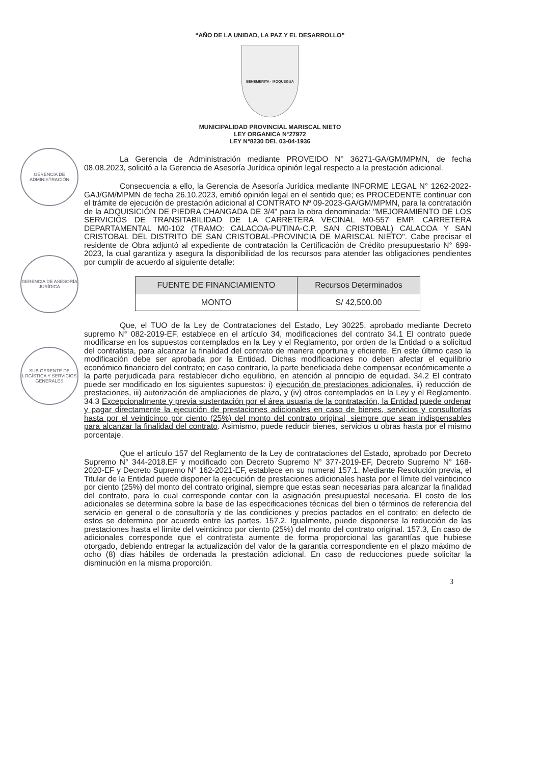GERENCIA DE ADMINISTRACIÓN
GERENCIA DE ASESORÍA JURÍDICA
SUB GERENTE DE LOGÍSTICA Y SERVICIOS GENERALES
“AÑO DE LA UNIDAD, LA PAZ Y EL DESARROLLO”
BENEMERITA · MOQUEGUA
MUNICIPALIDAD PROVINCIAL MARISCAL NIETO
LEY ORGANICA N°27972
LEY N°8230 DEL 03-04-1936
La Gerencia de Administración mediante PROVEIDO N° 36271-GA/GM/MPMN, de fecha 08.08.2023, solicitó a la Gerencia de Asesoría Jurídica opinión legal respecto a la prestación adicional.
Consecuencia a ello, la Gerencia de Asesoría Jurídica mediante INFORME LEGAL N° 1262-2022-GAJ/GM/MPMN de fecha 26.10.2023, emitió opinión legal en el sentido que; es PROCEDENTE continuar con el trámite de ejecución de prestación adicional al CONTRATO Nº 09-2023-GA/GM/MPMN, para la contratación de la ADQUISICIÓN DE PIEDRA CHANGADA DE 3/4" para la obra denominada: "MEJORAMIENTO DE LOS SERVICIOS DE TRANSITABILIDAD DE LA CARRETERA VECINAL M0-557 EMP. CARRETERA DEPARTAMENTAL M0-102 (TRAMO: CALACOA-PUTINA-C.P. SAN CRISTOBAL) CALACOA Y SAN CRISTOBAL DEL DISTRITO DE SAN CRISTOBAL-PROVINCIA DE MARISCAL NIETO". Cabe precisar el residente de Obra adjuntó al expediente de contratación la Certificación de Crédito presupuestario N° 699-2023, la cual garantiza y asegura la disponibilidad de los recursos para atender las obligaciones pendientes por cumplir de acuerdo al siguiente detalle:
| FUENTE DE FINANCIAMIENTO | Recursos Determinados |
| --- | --- |
| MONTO | S/ 42,500.00 |
Que, el TUO de la Ley de Contrataciones del Estado, Ley 30225, aprobado mediante Decreto supremo N° 082-2019-EF, establece en el artículo 34, modificaciones del contrato 34.1 El contrato puede modificarse en los supuestos contemplados en la Ley y el Reglamento, por orden de la Entidad o a solicitud del contratista, para alcanzar la finalidad del contrato de manera oportuna y eficiente. En este último caso la modificación debe ser aprobada por la Entidad. Dichas modificaciones no deben afectar el equilibrio económico financiero del contrato; en caso contrario, la parte beneficiada debe compensar económicamente a la parte perjudicada para restablecer dicho equilibrio, en atención al principio de equidad. 34.2 El contrato puede ser modificado en los siguientes supuestos: i) ejecución de prestaciones adicionales, ii) reducción de prestaciones, iii) autorización de ampliaciones de plazo, y (iv) otros contemplados en la Ley y el Reglamento. 34.3 Excepcionalmente y previa sustentación por el área usuaria de la contratación, la Entidad puede ordenar y pagar directamente la ejecución de prestaciones adicionales en caso de bienes, servicios y consultorías hasta por el veinticinco por ciento (25%) del monto del contrato original, siempre que sean indispensables para alcanzar la finalidad del contrato. Asimismo, puede reducir bienes, servicios u obras hasta por el mismo porcentaje.
Que el artículo 157 del Reglamento de la Ley de contrataciones del Estado, aprobado por Decreto Supremo N° 344-2018.EF y modificado con Decreto Supremo N° 377-2019-EF, Decreto Supremo N° 168-2020-EF y Decreto Supremo N° 162-2021-EF, establece en su numeral 157.1. Mediante Resolución previa, el Titular de la Entidad puede disponer la ejecución de prestaciones adicionales hasta por el límite del veinticinco por ciento (25%) del monto del contrato original, siempre que estas sean necesarias para alcanzar la finalidad del contrato, para lo cual corresponde contar con la asignación presupuestal necesaria. El costo de los adicionales se determina sobre la base de las especificaciones técnicas del bien o términos de referencia del servicio en general o de consultoría y de las condiciones y precios pactados en el contrato; en defecto de estos se determina por acuerdo entre las partes. 157.2. Igualmente, puede disponerse la reducción de las prestaciones hasta el límite del veinticinco por ciento (25%) del monto del contrato original. 157.3, En caso de adicionales corresponde que el contratista aumente de forma proporcional las garantías que hubiese otorgado, debiendo entregar la actualización del valor de la garantía correspondiente en el plazo máximo de ocho (8) días hábiles de ordenada la prestación adicional. En caso de reducciones puede solicitar la disminución en la misma proporción.
3